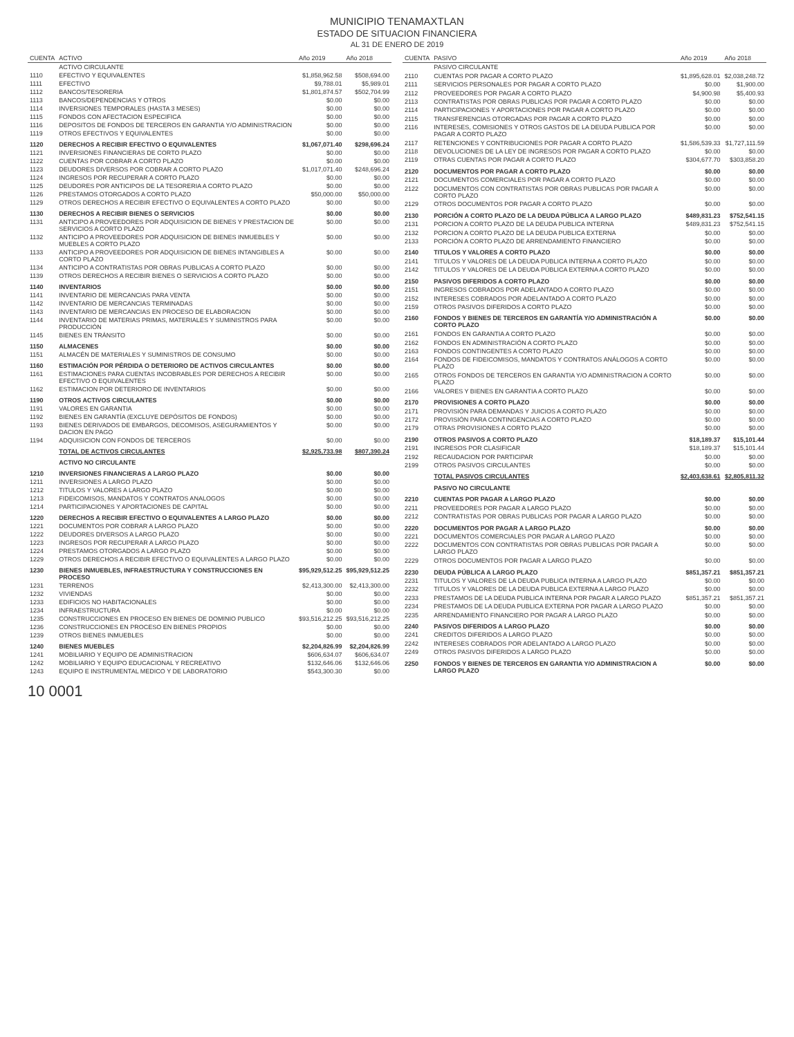MUNICIPIO TENAMAXTLAN
ESTADO DE SITUACION FINANCIERA
AL 31 DE ENERO DE 2019
| CUENTA | ACTIVO | Año 2019 | Año 2018 |
| --- | --- | --- | --- |
| | ACTIVO CIRCULANTE | | |
| 1110 | EFECTIVO Y EQUIVALENTES | $1,858,962.58 | $508,694.00 |
| 1111 | EFECTIVO | $9,788.01 | $5,989.01 |
| 1112 | BANCOS/TESORERIA | $1,801,874.57 | $502,704.99 |
| 1113 | BANCOS/DEPENDENCIAS Y OTROS | $0.00 | $0.00 |
| 1114 | INVERSIONES TEMPORALES (HASTA 3 MESES) | $0.00 | $0.00 |
| 1115 | FONDOS CON AFECTACION ESPECIFICA | $0.00 | $0.00 |
| 1116 | DEPOSITOS DE FONDOS DE TERCEROS EN GARANTIA Y/O ADMINISTRACION | $0.00 | $0.00 |
| 1119 | OTROS EFECTIVOS Y EQUIVALENTES | $0.00 | $0.00 |
| 1120 | DERECHOS A RECIBIR EFECTIVO O EQUIVALENTES | $1,067,071.40 | $298,696.24 |
| 1121 | INVERSIONES FINANCIERAS DE CORTO PLAZO | $0.00 | $0.00 |
| 1122 | CUENTAS POR COBRAR A CORTO PLAZO | $0.00 | $0.00 |
| 1123 | DEUDORES DIVERSOS POR COBRAR A CORTO PLAZO | $1,017,071.40 | $248,696.24 |
| 1124 | INGRESOS POR RECUPERAR A CORTO PLAZO | $0.00 | $0.00 |
| 1125 | DEUDORES POR ANTICIPOS DE LA TESORERIA A CORTO PLAZO | $0.00 | $0.00 |
| 1126 | PRESTAMOS OTORGADOS A CORTO PLAZO | $50,000.00 | $50,000.00 |
| 1129 | OTROS DERECHOS A RECIBIR EFECTIVO O EQUIVALENTES A CORTO PLAZO | $0.00 | $0.00 |
| 1130 | DERECHOS A RECIBIR BIENES O SERVICIOS | $0.00 | $0.00 |
| 1131 | ANTICIPO A PROVEEDORES POR ADQUISICION DE BIENES Y PRESTACION DE SERVICIOS A CORTO PLAZO | $0.00 | $0.00 |
| 1132 | ANTICIPO A PROVEEDORES POR ADQUISICION DE BIENES INMUEBLES Y MUEBLES A CORTO PLAZO | $0.00 | $0.00 |
| 1133 | ANTICIPO A PROVEEDORES POR ADQUISICION DE BIENES INTANGIBLES A CORTO PLAZO | $0.00 | $0.00 |
| 1134 | ANTICIPO A CONTRATISTAS POR OBRAS PUBLICAS A CORTO PLAZO | $0.00 | $0.00 |
| 1139 | OTROS DERECHOS A RECIBIR BIENES O SERVICIOS A CORTO PLAZO | $0.00 | $0.00 |
| 1140 | INVENTARIOS | $0.00 | $0.00 |
| 1141 | INVENTARIO DE MERCANCIAS PARA VENTA | $0.00 | $0.00 |
| 1142 | INVENTARIO DE MERCANCIAS TERMINADAS | $0.00 | $0.00 |
| 1143 | INVENTARIO DE MERCANCIAS EN PROCESO DE ELABORACION | $0.00 | $0.00 |
| 1144 | INVENTARIO DE MATERIAS PRIMAS, MATERIALES Y SUMINISTROS PARA PRODUCCIÓN | $0.00 | $0.00 |
| 1145 | BIENES EN TRÁNSITO | $0.00 | $0.00 |
| 1150 | ALMACENES | $0.00 | $0.00 |
| 1151 | ALMACÉN DE MATERIALES Y SUMINISTROS DE CONSUMO | $0.00 | $0.00 |
| 1160 | ESTIMACIÓN POR PÉRDIDA O DETERIORO DE ACTIVOS CIRCULANTES | $0.00 | $0.00 |
| 1161 | ESTIMACIONES PARA CUENTAS INCOBRABLES POR DERECHOS A RECIBIR EFECTIVO O EQUIVALENTES | $0.00 | $0.00 |
| 1162 | ESTIMACION POR DETERIORO DE INVENTARIOS | $0.00 | $0.00 |
| 1190 | OTROS ACTIVOS CIRCULANTES | $0.00 | $0.00 |
| 1191 | VALORES EN GARANTIA | $0.00 | $0.00 |
| 1192 | BIENES EN GARANTÍA (EXCLUYE DEPÓSITOS DE FONDOS) | $0.00 | $0.00 |
| 1193 | BIENES DERIVADOS DE EMBARGOS, DECOMISOS, ASEGURAMIENTOS Y DACION EN PAGO | $0.00 | $0.00 |
| 1194 | ADQUISICION CON FONDOS DE TERCEROS | $0.00 | $0.00 |
| | TOTAL DE ACTIVOS CIRCULANTES | $2,925,733.98 | $807,390.24 |
| | ACTIVO NO CIRCULANTE | | |
| 1210 | INVERSIONES FINANCIERAS A LARGO PLAZO | $0.00 | $0.00 |
| 1211 | INVERSIONES A LARGO PLAZO | $0.00 | $0.00 |
| 1212 | TITULOS Y VALORES A LARGO PLAZO | $0.00 | $0.00 |
| 1213 | FIDEICOMISOS, MANDATOS Y CONTRATOS ANALOGOS | $0.00 | $0.00 |
| 1214 | PARTICIPACIONES Y APORTACIONES DE CAPITAL | $0.00 | $0.00 |
| 1220 | DERECHOS A RECIBIR EFECTIVO O EQUIVALENTES A LARGO PLAZO | $0.00 | $0.00 |
| 1221 | DOCUMENTOS POR COBRAR A LARGO PLAZO | $0.00 | $0.00 |
| 1222 | DEUDORES DIVERSOS A LARGO PLAZO | $0.00 | $0.00 |
| 1223 | INGRESOS POR RECUPERAR A LARGO PLAZO | $0.00 | $0.00 |
| 1224 | PRESTAMOS OTORGADOS A LARGO PLAZO | $0.00 | $0.00 |
| 1229 | OTROS DERECHOS A RECIBIR EFECTIVO O EQUIVALENTES A LARGO PLAZO | $0.00 | $0.00 |
| 1230 | BIENES INMUEBLES, INFRAESTRUCTURA Y CONSTRUCCIONES EN PROCESO | $95,929,512.25 | $95,929,512.25 |
| 1231 | TERRENOS | $2,413,300.00 | $2,413,300.00 |
| 1232 | VIVIENDAS | $0.00 | $0.00 |
| 1233 | EDIFICIOS NO HABITACIONALES | $0.00 | $0.00 |
| 1234 | INFRAESTRUCTURA | $0.00 | $0.00 |
| 1235 | CONSTRUCCIONES EN PROCESO EN BIENES DE DOMINIO PUBLICO | $93,516,212.25 | $93,516,212.25 |
| 1236 | CONSTRUCCIONES EN PROCESO EN BIENES PROPIOS | $0.00 | $0.00 |
| 1239 | OTROS BIENES INMUEBLES | $0.00 | $0.00 |
| 1240 | BIENES MUEBLES | $2,204,826.99 | $2,204,826.99 |
| 1241 | MOBILIARIO Y EQUIPO DE ADMINISTRACION | $606,634.07 | $606,634.07 |
| 1242 | MOBILIARIO Y EQUIPO EDUCACIONAL Y RECREATIVO | $132,646.06 | $132,646.06 |
| 1243 | EQUIPO E INSTRUMENTAL MEDICO Y DE LABORATORIO | $543,300.30 | $0.00 |
| CUENTA | PASIVO | Año 2019 | Año 2018 |
| --- | --- | --- | --- |
| | PASIVO CIRCULANTE | | |
| 2110 | CUENTAS POR PAGAR A CORTO PLAZO | $1,895,628.01 | $2,038,248.72 |
| 2111 | SERVICIOS PERSONALES POR PAGAR A CORTO PLAZO | $0.00 | $1,900.00 |
| 2112 | PROVEEDORES POR PAGAR A CORTO PLAZO | $4,900.98 | $5,400.93 |
| 2113 | CONTRATISTAS POR OBRAS PUBLICAS POR PAGAR A CORTO PLAZO | $0.00 | $0.00 |
| 2114 | PARTICIPACIONES Y APORTACIONES POR PAGAR A CORTO PLAZO | $0.00 | $0.00 |
| 2115 | TRANSFERENCIAS OTORGADAS POR PAGAR A CORTO PLAZO | $0.00 | $0.00 |
| 2116 | INTERESES, COMISIONES Y OTROS GASTOS DE LA DEUDA PUBLICA POR PAGAR A CORTO PLAZO | $0.00 | $0.00 |
| 2117 | RETENCIONES Y CONTRIBUCIONES POR PAGAR A CORTO PLAZO | $1,586,539.33 | $1,727,111.59 |
| 2118 | DEVOLUCIONES DE LA LEY DE INGRESOS POR PAGAR A CORTO PLAZO | $0.00 | $0.00 |
| 2119 | OTRAS CUENTAS POR PAGAR A CORTO PLAZO | $304,677.70 | $303,858.20 |
| 2120 | DOCUMENTOS POR PAGAR A CORTO PLAZO | $0.00 | $0.00 |
| 2121 | DOCUMENTOS COMERCIALES POR PAGAR A CORTO PLAZO | $0.00 | $0.00 |
| 2122 | DOCUMENTOS CON CONTRATISTAS POR OBRAS PUBLICAS POR PAGAR A CORTO PLAZO | $0.00 | $0.00 |
| 2129 | OTROS DOCUMENTOS POR PAGAR A CORTO PLAZO | $0.00 | $0.00 |
| 2130 | PORCIÓN A CORTO PLAZO DE LA DEUDA PÚBLICA A LARGO PLAZO | $489,831.23 | $752,541.15 |
| 2131 | PORCION A CORTO PLAZO DE LA DEUDA PUBLICA INTERNA | $489,831.23 | $752,541.15 |
| 2132 | PORCION A CORTO PLAZO DE LA DEUDA PUBLICA EXTERNA | $0.00 | $0.00 |
| 2133 | PORCIÓN A CORTO PLAZO DE ARRENDAMIENTO FINANCIERO | $0.00 | $0.00 |
| 2140 | TITULOS Y VALORES A CORTO PLAZO | $0.00 | $0.00 |
| 2141 | TITULOS Y VALORES DE LA DEUDA PUBLICA INTERNA A CORTO PLAZO | $0.00 | $0.00 |
| 2142 | TITULOS Y VALORES DE LA DEUDA PÚBLICA EXTERNA A CORTO PLAZO | $0.00 | $0.00 |
| 2150 | PASIVOS DIFERIDOS A CORTO PLAZO | $0.00 | $0.00 |
| 2151 | INGRESOS COBRADOS POR ADELANTADO A CORTO PLAZO | $0.00 | $0.00 |
| 2152 | INTERESES COBRADOS POR ADELANTADO A CORTO PLAZO | $0.00 | $0.00 |
| 2159 | OTROS PASIVOS DIFERIDOS A CORTO PLAZO | $0.00 | $0.00 |
| 2160 | FONDOS Y BIENES DE TERCEROS EN GARANTÍA Y/O ADMINISTRACIÓN A CORTO PLAZO | $0.00 | $0.00 |
| 2161 | FONDOS EN GARANTIA A CORTO PLAZO | $0.00 | $0.00 |
| 2162 | FONDOS EN ADMINISTRACIÓN A CORTO PLAZO | $0.00 | $0.00 |
| 2163 | FONDOS CONTINGENTES A CORTO PLAZO | $0.00 | $0.00 |
| 2164 | FONDOS DE FIDEICOMISOS, MANDATOS Y CONTRATOS ANÁLOGOS A CORTO PLAZO | $0.00 | $0.00 |
| 2165 | OTROS FONDOS DE TERCEROS EN GARANTIA Y/O ADMINISTRACION A CORTO PLAZO | $0.00 | $0.00 |
| 2166 | VALORES Y BIENES EN GARANTIA A CORTO PLAZO | $0.00 | $0.00 |
| 2170 | PROVISIONES A CORTO PLAZO | $0.00 | $0.00 |
| 2171 | PROVISIÓN PARA DEMANDAS Y JUICIOS A CORTO PLAZO | $0.00 | $0.00 |
| 2172 | PROVISIÓN PARA CONTINGENCIAS A CORTO PLAZO | $0.00 | $0.00 |
| 2179 | OTRAS PROVISIONES A CORTO PLAZO | $0.00 | $0.00 |
| 2190 | OTROS PASIVOS A CORTO PLAZO | $18,189.37 | $15,101.44 |
| 2191 | INGRESOS POR CLASIFICAR | $18,189.37 | $15,101.44 |
| 2192 | RECAUDACION POR PARTICIPAR | $0.00 | $0.00 |
| 2199 | OTROS PASIVOS CIRCULANTES | $0.00 | $0.00 |
| | TOTAL PASIVOS CIRCULANTES | $2,403,638.61 | $2,805,811.32 |
| | PASIVO NO CIRCULANTE | | |
| 2210 | CUENTAS POR PAGAR A LARGO PLAZO | $0.00 | $0.00 |
| 2211 | PROVEEDORES POR PAGAR A LARGO PLAZO | $0.00 | $0.00 |
| 2212 | CONTRATISTAS POR OBRAS PUBLICAS POR PAGAR A LARGO PLAZO | $0.00 | $0.00 |
| 2220 | DOCUMENTOS POR PAGAR A LARGO PLAZO | $0.00 | $0.00 |
| 2221 | DOCUMENTOS COMERCIALES POR PAGAR A LARGO PLAZO | $0.00 | $0.00 |
| 2222 | DOCUMENTOS CON CONTRATISTAS POR OBRAS PUBLICAS POR PAGAR A LARGO PLAZO | $0.00 | $0.00 |
| 2229 | OTROS DOCUMENTOS POR PAGAR A LARGO PLAZO | $0.00 | $0.00 |
| 2230 | DEUDA PÚBLICA A LARGO PLAZO | $851,357.21 | $851,357.21 |
| 2231 | TITULOS Y VALORES DE LA DEUDA PUBLICA INTERNA A LARGO PLAZO | $0.00 | $0.00 |
| 2232 | TITULOS Y VALORES DE LA DEUDA PUBLICA EXTERNA A LARGO PLAZO | $0.00 | $0.00 |
| 2233 | PRESTAMOS DE LA DEUDA PUBLICA INTERNA POR PAGAR A LARGO PLAZO | $851,357.21 | $851,357.21 |
| 2234 | PRESTAMOS DE LA DEUDA PUBLICA EXTERNA POR PAGAR A LARGO PLAZO | $0.00 | $0.00 |
| 2235 | ARRENDAMIENTO FINANCIERO POR PAGAR A LARGO PLAZO | $0.00 | $0.00 |
| 2240 | PASIVOS DIFERIDOS A LARGO PLAZO | $0.00 | $0.00 |
| 2241 | CREDITOS DIFERIDOS A LARGO PLAZO | $0.00 | $0.00 |
| 2242 | INTERESES COBRADOS POR ADELANTADO A LARGO PLAZO | $0.00 | $0.00 |
| 2249 | OTROS PASIVOS DIFERIDOS A LARGO PLAZO | $0.00 | $0.00 |
| 2250 | FONDOS Y BIENES DE TERCEROS EN GARANTIA Y/O ADMINISTRACION A LARGO PLAZO | $0.00 | $0.00 |
10 0001